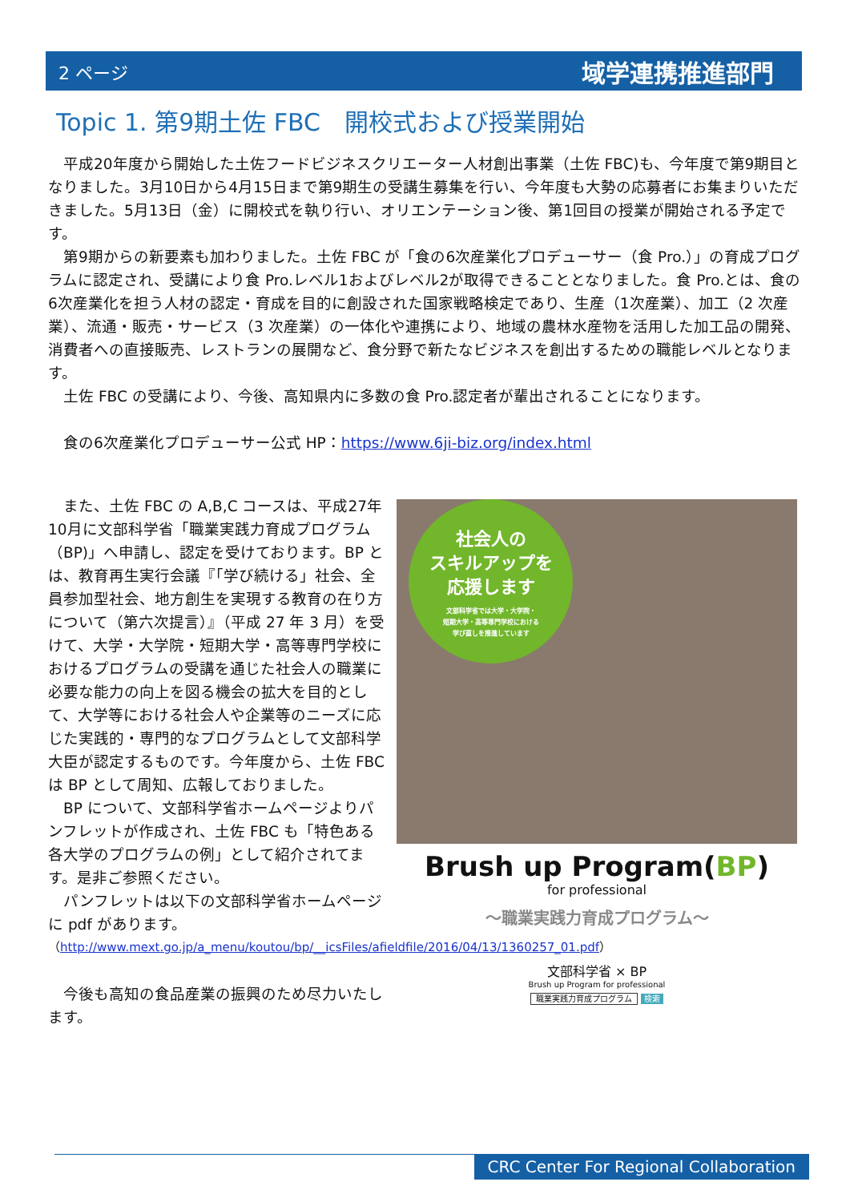2 ページ 域学連携推進部門
Topic 1. 第9期土佐 FBC　開校式および授業開始
　平成20年度から開始した土佐フードビジネスクリエーター人材創出事業（土佐 FBC)も、今年度で第9期目となりました。3月10日から4月15日まで第9期生の受講生募集を行い、今年度も大勢の応募者にお集まりいただきました。5月13日（金）に開校式を執り行い、オリエンテーション後、第1回目の授業が開始される予定です。
　第9期からの新要素も加わりました。土佐 FBC が「食の6次産業化プロデューサー（食 Pro.）」の育成プログラムに認定され、受講により食 Pro.レベル1およびレベル2が取得できることとなりました。食 Pro.とは、食の6次産業化を担う人材の認定・育成を目的に創設された国家戦略検定であり、生産（1次産業）、加工（2 次産業）、流通・販売・サービス（3 次産業）の一体化や連携により、地域の農林水産物を活用した加工品の開発、消費者への直接販売、レストランの展開など、食分野で新たなビジネスを創出するための職能レベルとなります。
　土佐 FBC の受講により、今後、高知県内に多数の食 Pro.認定者が輩出されることになります。
　食の6次産業化プロデューサー公式 HP：https://www.6ji-biz.org/index.html
　また、土佐 FBC の A,B,C コースは、平成27年10月に文部科学省「職業実践力育成プログラム（BP)」へ申請し、認定を受けております。BP とは、教育再生実行会議『「学び続ける」社会、全員参加型社会、地方創生を実現する教育の在り方について（第六次提言）』（平成 27 年 3 月）を受けて、大学・大学院・短期大学・高等専門学校におけるプログラムの受講を通じた社会人の職業に必要な能力の向上を図る機会の拡大を目的として、大学等における社会人や企業等のニーズに応じた実践的・専門的なプログラムとして文部科学大臣が認定するものです。今年度から、土佐 FBC は BP として周知、広報しておりました。
　BP について、文部科学省ホームページよりパンフレットが作成され、土佐 FBC も「特色ある各大学のプログラムの例」として紹介されてます。是非ご参照ください。
　パンフレットは以下の文部科学省ホームページに pdf があります。
（http://www.mext.go.jp/a_menu/koutou/bp/__icsFiles/afieldfile/2016/04/13/1360257_01.pdf）
　今後も高知の食品産業の振興のため尽力いたします。
社会人の
スキルアップを
応援します
文部科学省では大学・大学院・
短期大学・高等専門学校における
学び直しを推進しています
Brush up Program(BP)
for professional
～職業実践力育成プログラム～
文部科学省 × BP
Brush up Program for professional
職業実践力育成プログラム 検索
CRC Center For Regional Collaboration